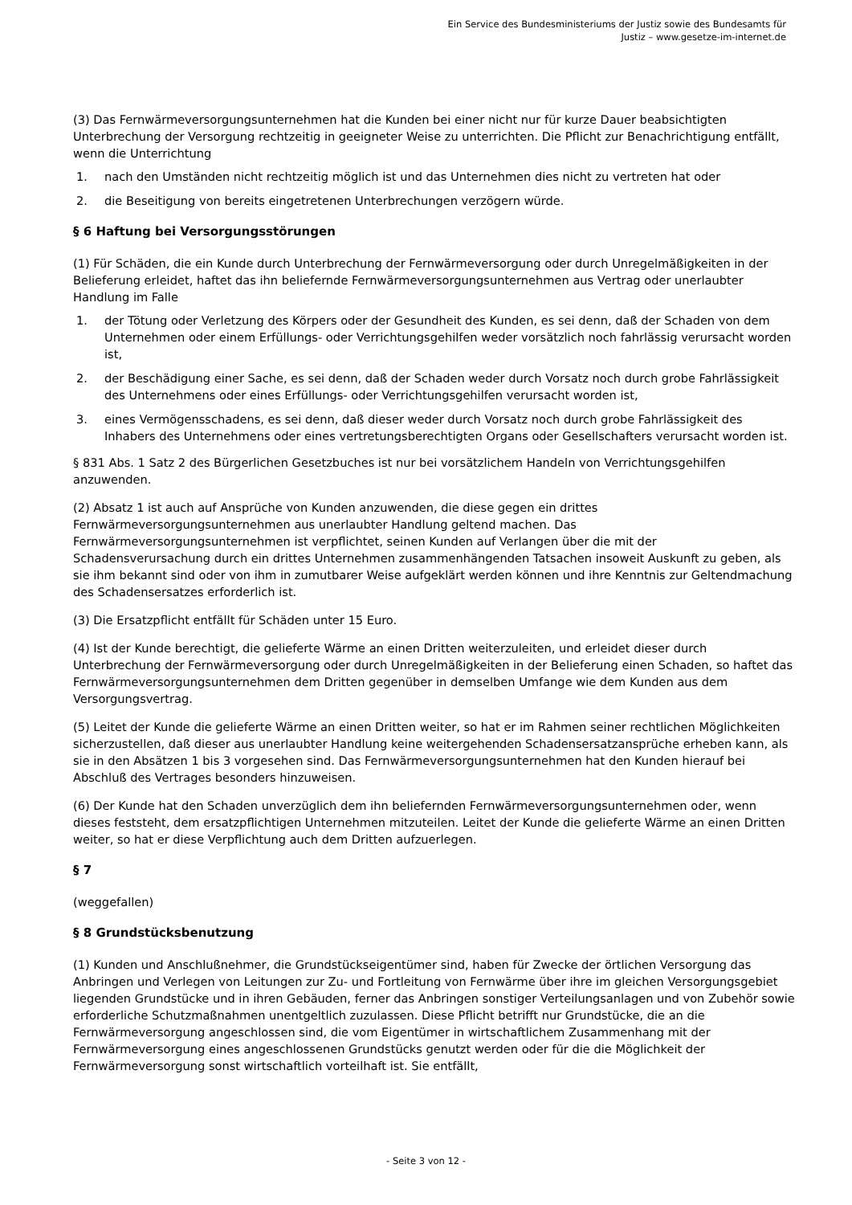Ein Service des Bundesministeriums der Justiz sowie des Bundesamts für
Justiz – www.gesetze-im-internet.de
(3) Das Fernwärmeversorgungsunternehmen hat die Kunden bei einer nicht nur für kurze Dauer beabsichtigten Unterbrechung der Versorgung rechtzeitig in geeigneter Weise zu unterrichten. Die Pflicht zur Benachrichtigung entfällt, wenn die Unterrichtung
1. nach den Umständen nicht rechtzeitig möglich ist und das Unternehmen dies nicht zu vertreten hat oder
2. die Beseitigung von bereits eingetretenen Unterbrechungen verzögern würde.
§ 6 Haftung bei Versorgungsstörungen
(1) Für Schäden, die ein Kunde durch Unterbrechung der Fernwärmeversorgung oder durch Unregelmäßigkeiten in der Belieferung erleidet, haftet das ihn beliefernde Fernwärmeversorgungsunternehmen aus Vertrag oder unerlaubter Handlung im Falle
1. der Tötung oder Verletzung des Körpers oder der Gesundheit des Kunden, es sei denn, daß der Schaden von dem Unternehmen oder einem Erfüllungs- oder Verrichtungsgehilfen weder vorsätzlich noch fahrlässig verursacht worden ist,
2. der Beschädigung einer Sache, es sei denn, daß der Schaden weder durch Vorsatz noch durch grobe Fahrlässigkeit des Unternehmens oder eines Erfüllungs- oder Verrichtungsgehilfen verursacht worden ist,
3. eines Vermögensschadens, es sei denn, daß dieser weder durch Vorsatz noch durch grobe Fahrlässigkeit des Inhabers des Unternehmens oder eines vertretungsberechtigten Organs oder Gesellschafters verursacht worden ist.
§ 831 Abs. 1 Satz 2 des Bürgerlichen Gesetzbuches ist nur bei vorsätzlichem Handeln von Verrichtungsgehilfen anzuwenden.
(2) Absatz 1 ist auch auf Ansprüche von Kunden anzuwenden, die diese gegen ein drittes Fernwärmeversorgungsunternehmen aus unerlaubter Handlung geltend machen. Das Fernwärmeversorgungsunternehmen ist verpflichtet, seinen Kunden auf Verlangen über die mit der Schadensverursachung durch ein drittes Unternehmen zusammenhängenden Tatsachen insoweit Auskunft zu geben, als sie ihm bekannt sind oder von ihm in zumutbarer Weise aufgeklärt werden können und ihre Kenntnis zur Geltendmachung des Schadensersatzes erforderlich ist.
(3) Die Ersatzpflicht entfällt für Schäden unter 15 Euro.
(4) Ist der Kunde berechtigt, die gelieferte Wärme an einen Dritten weiterzuleiten, und erleidet dieser durch Unterbrechung der Fernwärmeversorgung oder durch Unregelmäßigkeiten in der Belieferung einen Schaden, so haftet das Fernwärmeversorgungsunternehmen dem Dritten gegenüber in demselben Umfange wie dem Kunden aus dem Versorgungsvertrag.
(5) Leitet der Kunde die gelieferte Wärme an einen Dritten weiter, so hat er im Rahmen seiner rechtlichen Möglichkeiten sicherzustellen, daß dieser aus unerlaubter Handlung keine weitergehenden Schadensersatzansprüche erheben kann, als sie in den Absätzen 1 bis 3 vorgesehen sind. Das Fernwärmeversorgungsunternehmen hat den Kunden hierauf bei Abschluß des Vertrages besonders hinzuweisen.
(6) Der Kunde hat den Schaden unverzüglich dem ihn beliefernden Fernwärmeversorgungsunternehmen oder, wenn dieses feststeht, dem ersatzpflichtigen Unternehmen mitzuteilen. Leitet der Kunde die gelieferte Wärme an einen Dritten weiter, so hat er diese Verpflichtung auch dem Dritten aufzuerlegen.
§ 7
(weggefallen)
§ 8 Grundstücksbenutzung
(1) Kunden und Anschlußnehmer, die Grundstückseigentümer sind, haben für Zwecke der örtlichen Versorgung das Anbringen und Verlegen von Leitungen zur Zu- und Fortleitung von Fernwärme über ihre im gleichen Versorgungsgebiet liegenden Grundstücke und in ihren Gebäuden, ferner das Anbringen sonstiger Verteilungsanlagen und von Zubehör sowie erforderliche Schutzmaßnahmen unentgeltlich zuzulassen. Diese Pflicht betrifft nur Grundstücke, die an die Fernwärmeversorgung angeschlossen sind, die vom Eigentümer in wirtschaftlichem Zusammenhang mit der Fernwärmeversorgung eines angeschlossenen Grundstücks genutzt werden oder für die die Möglichkeit der Fernwärmeversorgung sonst wirtschaftlich vorteilhaft ist. Sie entfällt,
- Seite 3 von 12 -